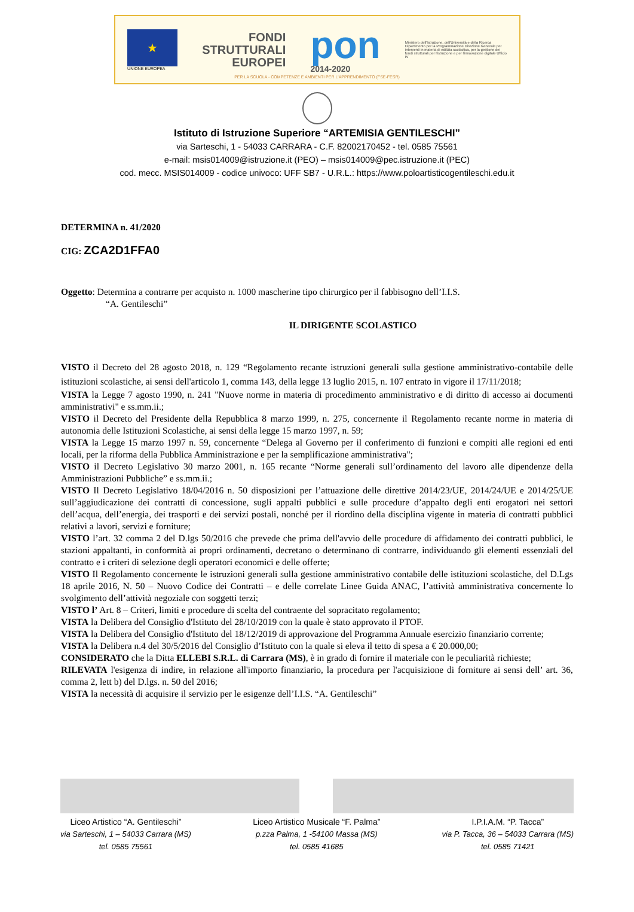★
UNIONE EUROPEA
FONDI
STRUTTURALI
EUROPEI
pon
2014-2020
Ministero dell'Istruzione, dell'Università e della Ricerca Dipartimento per la Programmazione Direzione Generale per interventi in materia di edilizia scolastica, per la gestione dei fondi strutturali per l'istruzione e per l'innovazione digitale Ufficio IV
PER LA SCUOLA - COMPETENZE E AMBIENTI PER L'APPRENDIMENTO (FSE-FESR)
Istituto di Istruzione Superiore “ARTEMISIA GENTILESCHI”
via Sarteschi, 1 - 54033 CARRARA - C.F. 82002170452 - tel. 0585 75561
e-mail: msis014009@istruzione.it (PEO) – msis014009@pec.istruzione.it (PEC)
cod. mecc. MSIS014009 - codice univoco: UFF SB7 - U.R.L.: https://www.poloartisticogentileschi.edu.it
DETERMINA n. 41/2020
CIG: ZCA2D1FFA0
Oggetto: Determina a contrarre per acquisto n. 1000 mascherine tipo chirurgico per il fabbisogno dell’I.I.S.
“A. Gentileschi”
IL DIRIGENTE SCOLASTICO
VISTO il Decreto del 28 agosto 2018, n. 129 “Regolamento recante istruzioni generali sulla gestione amministrativo-contabile delle istituzioni scolastiche, ai sensi dell'articolo 1, comma 143, della legge 13 luglio 2015, n. 107 entrato in vigore il 17/11/2018;
VISTA la Legge 7 agosto 1990, n. 241 "Nuove norme in materia di procedimento amministrativo e di diritto di accesso ai documenti amministrativi" e ss.mm.ii.;
VISTO il Decreto del Presidente della Repubblica 8 marzo 1999, n. 275, concernente il Regolamento recante norme in materia di autonomia delle Istituzioni Scolastiche, ai sensi della legge 15 marzo 1997, n. 59;
VISTA la Legge 15 marzo 1997 n. 59, concernente “Delega al Governo per il conferimento di funzioni e compiti alle regioni ed enti locali, per la riforma della Pubblica Amministrazione e per la semplificazione amministrativa";
VISTO il Decreto Legislativo 30 marzo 2001, n. 165 recante “Norme generali sull’ordinamento del lavoro alle dipendenze della Amministrazioni Pubbliche” e ss.mm.ii.;
VISTO Il Decreto Legislativo 18/04/2016 n. 50 disposizioni per l’attuazione delle direttive 2014/23/UE, 2014/24/UE e 2014/25/UE sull’aggiudicazione dei contratti di concessione, sugli appalti pubblici e sulle procedure d’appalto degli enti erogatori nei settori dell’acqua, dell’energia, dei trasporti e dei servizi postali, nonché per il riordino della disciplina vigente in materia di contratti pubblici relativi a lavori, servizi e forniture;
VISTO l’art. 32 comma 2 del D.lgs 50/2016 che prevede che prima dell'avvio delle procedure di affidamento dei contratti pubblici, le stazioni appaltanti, in conformità ai propri ordinamenti, decretano o determinano di contrarre, individuando gli elementi essenziali del contratto e i criteri di selezione degli operatori economici e delle offerte;
VISTO Il Regolamento concernente le istruzioni generali sulla gestione amministrativo contabile delle istituzioni scolastiche, del D.Lgs 18 aprile 2016, N. 50 – Nuovo Codice dei Contratti – e delle correlate Linee Guida ANAC, l’attività amministrativa concernente lo svolgimento dell’attività negoziale con soggetti terzi;
VISTO l’ Art. 8 – Criteri, limiti e procedure di scelta del contraente del sopracitato regolamento;
VISTA la Delibera del Consiglio d'Istituto del 28/10/2019 con la quale è stato approvato il PTOF.
VISTA la Delibera del Consiglio d'Istituto del 18/12/2019 di approvazione del Programma Annuale esercizio finanziario corrente;
VISTA la Delibera n.4 del 30/5/2016 del Consiglio d’Istituto con la quale si eleva il tetto di spesa a € 20.000,00;
CONSIDERATO che la Ditta ELLEBI S.R.L. di Carrara (MS), è in grado di fornire il materiale con le peculiarità richieste;
RILEVATA l'esigenza di indire, in relazione all'importo finanziario, la procedura per l'acquisizione di forniture ai sensi dell’ art. 36, comma 2, lett b) del D.lgs. n. 50 del 2016;
VISTA la necessità di acquisire il servizio per le esigenze dell’I.I.S. “A. Gentileschi”
Liceo Artistico “A. Gentileschi”
via Sarteschi, 1 – 54033 Carrara (MS)
tel. 0585 75561
Liceo Artistico Musicale “F. Palma”
p.zza Palma, 1 -54100 Massa (MS)
tel. 0585 41685
I.P.I.A.M. “P. Tacca”
via P. Tacca, 36 – 54033 Carrara (MS)
tel. 0585 71421